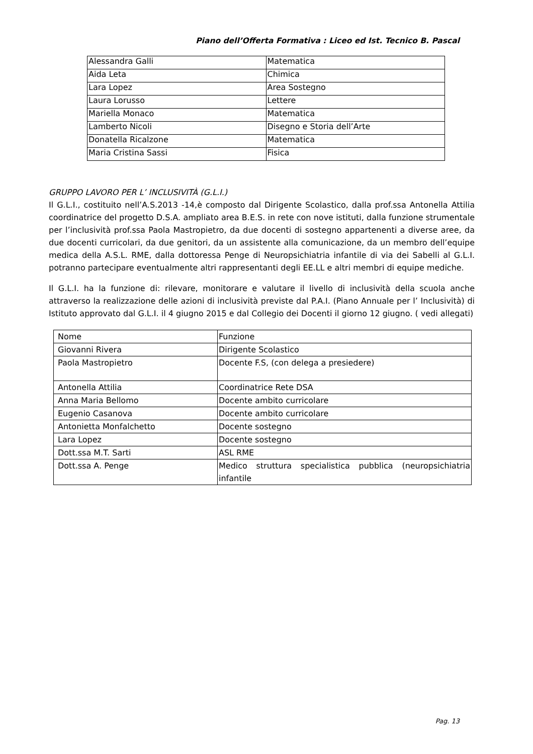Piano dell’Offerta Formativa : Liceo ed Ist. Tecnico B. Pascal
| Alessandra Galli | Matematica |
| Aida Leta | Chimica |
| Lara Lopez | Area Sostegno |
| Laura Lorusso | Lettere |
| Mariella Monaco | Matematica |
| Lamberto Nicoli | Disegno e Storia dell’Arte |
| Donatella Ricalzone | Matematica |
| Maria Cristina Sassi | Fisica |
GRUPPO LAVORO PER L’ INCLUSIVITÀ (G.L.I.)
Il G.L.I., costituito nell’A.S.2013 -14,è composto dal Dirigente Scolastico, dalla prof.ssa Antonella Attilia coordinatrice del progetto D.S.A. ampliato area B.E.S. in rete con nove istituti, dalla funzione strumentale per l’inclusività prof.ssa Paola Mastropietro, da due docenti di sostegno appartenenti a diverse aree, da due docenti curricolari, da due genitori, da un assistente alla comunicazione, da un membro dell’equipe medica della A.S.L. RME, dalla dottoressa Penge di Neuropsichiatria infantile di via dei Sabelli al G.L.I. potranno partecipare eventualmente altri rappresentanti degli EE.LL e altri membri di equipe mediche.
Il G.L.I. ha la funzione di: rilevare, monitorare e valutare il livello di inclusività della scuola anche attraverso la realizzazione delle azioni di inclusività previste dal P.A.I. (Piano Annuale per l’ Inclusività) di Istituto approvato dal G.L.I. il 4 giugno 2015 e dal Collegio dei Docenti il giorno 12 giugno. ( vedi allegati)
| Nome | Funzione |
| Giovanni Rivera | Dirigente Scolastico |
| Paola Mastropietro | Docente F.S, (con delega a presiedere) |
| Antonella Attilia | Coordinatrice Rete DSA |
| Anna Maria Bellomo | Docente ambito curricolare |
| Eugenio Casanova | Docente ambito curricolare |
| Antonietta Monfalchetto | Docente sostegno |
| Lara Lopez | Docente sostegno |
| Dott.ssa M.T. Sarti | ASL RME |
| Dott.ssa A. Penge | Medico struttura specialistica pubblica (neuropsichiatria infantile |
Pag. 13